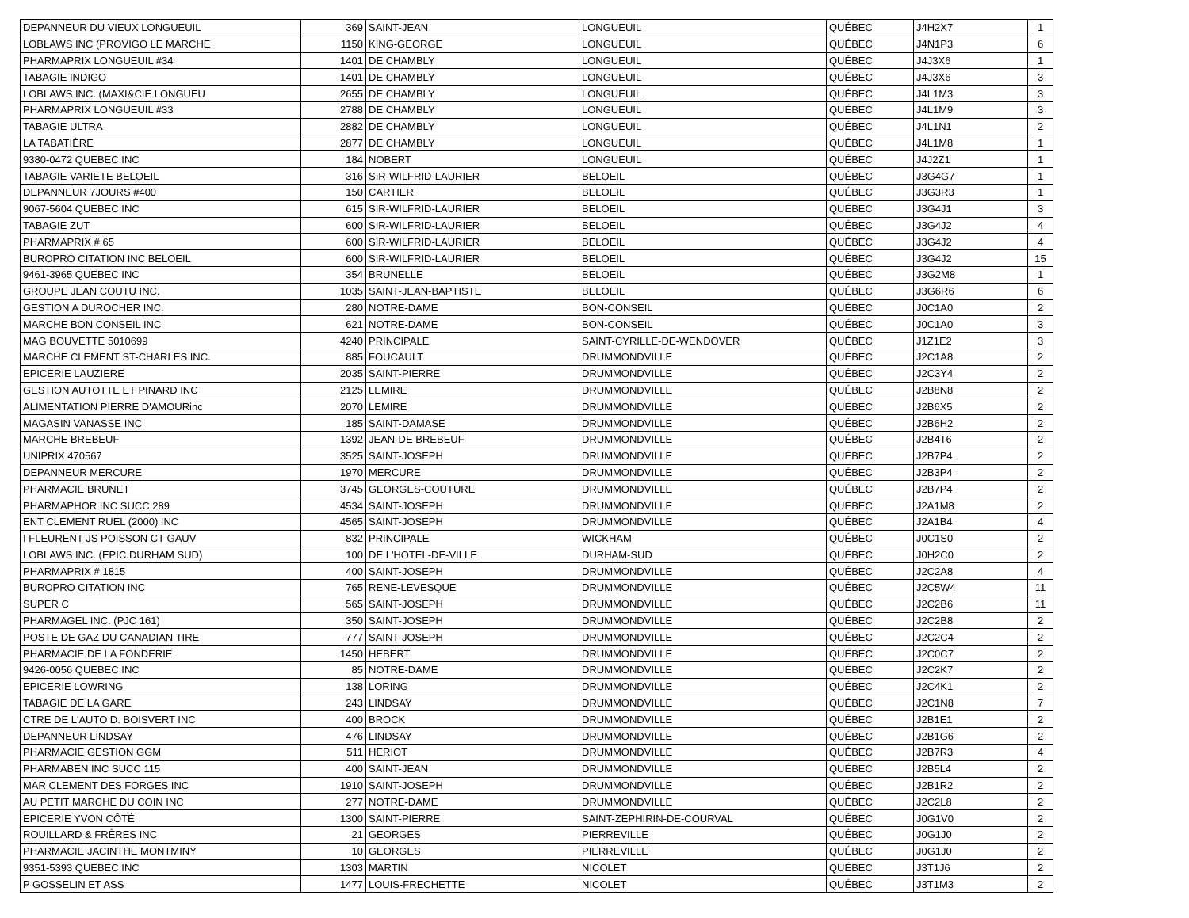| DEPANNEUR DU VIEUX LONGUEUIL | 369 | SAINT-JEAN | LONGUEUIL | QUÉBEC | J4H2X7 | 1 |
| LOBLAWS INC (PROVIGO LE MARCHE | 1150 | KING-GEORGE | LONGUEUIL | QUÉBEC | J4N1P3 | 6 |
| PHARMAPRIX LONGUEUIL #34 | 1401 | DE CHAMBLY | LONGUEUIL | QUÉBEC | J4J3X6 | 1 |
| TABAGIE INDIGO | 1401 | DE CHAMBLY | LONGUEUIL | QUÉBEC | J4J3X6 | 3 |
| LOBLAWS INC. (MAXI&CIE LONGUEU | 2655 | DE CHAMBLY | LONGUEUIL | QUÉBEC | J4L1M3 | 3 |
| PHARMAPRIX LONGUEUIL #33 | 2788 | DE CHAMBLY | LONGUEUIL | QUÉBEC | J4L1M9 | 3 |
| TABAGIE ULTRA | 2882 | DE CHAMBLY | LONGUEUIL | QUÉBEC | J4L1N1 | 2 |
| LA TABATIÈRE | 2877 | DE CHAMBLY | LONGUEUIL | QUÉBEC | J4L1M8 | 1 |
| 9380-0472 QUEBEC INC | 184 | NOBERT | LONGUEUIL | QUÉBEC | J4J2Z1 | 1 |
| TABAGIE VARIETE BELOEIL | 316 | SIR-WILFRID-LAURIER | BELOEIL | QUÉBEC | J3G4G7 | 1 |
| DEPANNEUR 7JOURS #400 | 150 | CARTIER | BELOEIL | QUÉBEC | J3G3R3 | 1 |
| 9067-5604 QUEBEC INC | 615 | SIR-WILFRID-LAURIER | BELOEIL | QUÉBEC | J3G4J1 | 3 |
| TABAGIE ZUT | 600 | SIR-WILFRID-LAURIER | BELOEIL | QUÉBEC | J3G4J2 | 4 |
| PHARMAPRIX # 65 | 600 | SIR-WILFRID-LAURIER | BELOEIL | QUÉBEC | J3G4J2 | 4 |
| BUROPRO CITATION INC BELOEIL | 600 | SIR-WILFRID-LAURIER | BELOEIL | QUÉBEC | J3G4J2 | 15 |
| 9461-3965 QUEBEC INC | 354 | BRUNELLE | BELOEIL | QUÉBEC | J3G2M8 | 1 |
| GROUPE JEAN COUTU INC. | 1035 | SAINT-JEAN-BAPTISTE | BELOEIL | QUÉBEC | J3G6R6 | 6 |
| GESTION A DUROCHER INC. | 280 | NOTRE-DAME | BON-CONSEIL | QUÉBEC | J0C1A0 | 2 |
| MARCHE BON CONSEIL INC | 621 | NOTRE-DAME | BON-CONSEIL | QUÉBEC | J0C1A0 | 3 |
| MAG BOUVETTE 5010699 | 4240 | PRINCIPALE | SAINT-CYRILLE-DE-WENDOVER | QUÉBEC | J1Z1E2 | 3 |
| MARCHE CLEMENT ST-CHARLES INC. | 885 | FOUCAULT | DRUMMONDVILLE | QUÉBEC | J2C1A8 | 2 |
| EPICERIE LAUZIERE | 2035 | SAINT-PIERRE | DRUMMONDVILLE | QUÉBEC | J2C3Y4 | 2 |
| GESTION AUTOTTE ET PINARD INC | 2125 | LEMIRE | DRUMMONDVILLE | QUÉBEC | J2B8N8 | 2 |
| ALIMENTATION PIERRE D'AMOURinc | 2070 | LEMIRE | DRUMMONDVILLE | QUÉBEC | J2B6X5 | 2 |
| MAGASIN VANASSE INC | 185 | SAINT-DAMASE | DRUMMONDVILLE | QUÉBEC | J2B6H2 | 2 |
| MARCHE BREBEUF | 1392 | JEAN-DE BREBEUF | DRUMMONDVILLE | QUÉBEC | J2B4T6 | 2 |
| UNIPRIX 470567 | 3525 | SAINT-JOSEPH | DRUMMONDVILLE | QUÉBEC | J2B7P4 | 2 |
| DEPANNEUR MERCURE | 1970 | MERCURE | DRUMMONDVILLE | QUÉBEC | J2B3P4 | 2 |
| PHARMACIE BRUNET | 3745 | GEORGES-COUTURE | DRUMMONDVILLE | QUÉBEC | J2B7P4 | 2 |
| PHARMAPHOR INC SUCC 289 | 4534 | SAINT-JOSEPH | DRUMMONDVILLE | QUÉBEC | J2A1M8 | 2 |
| ENT CLEMENT RUEL (2000) INC | 4565 | SAINT-JOSEPH | DRUMMONDVILLE | QUÉBEC | J2A1B4 | 4 |
| I FLEURENT JS POISSON CT GAUV | 832 | PRINCIPALE | WICKHAM | QUÉBEC | J0C1S0 | 2 |
| LOBLAWS INC. (EPIC.DURHAM SUD) | 100 | DE L'HOTEL-DE-VILLE | DURHAM-SUD | QUÉBEC | J0H2C0 | 2 |
| PHARMAPRIX # 1815 | 400 | SAINT-JOSEPH | DRUMMONDVILLE | QUÉBEC | J2C2A8 | 4 |
| BUROPRO CITATION INC | 765 | RENE-LEVESQUE | DRUMMONDVILLE | QUÉBEC | J2C5W4 | 11 |
| SUPER C | 565 | SAINT-JOSEPH | DRUMMONDVILLE | QUÉBEC | J2C2B6 | 11 |
| PHARMAGEL INC. (PJC 161) | 350 | SAINT-JOSEPH | DRUMMONDVILLE | QUÉBEC | J2C2B8 | 2 |
| POSTE DE GAZ DU CANADIAN TIRE | 777 | SAINT-JOSEPH | DRUMMONDVILLE | QUÉBEC | J2C2C4 | 2 |
| PHARMACIE DE LA FONDERIE | 1450 | HEBERT | DRUMMONDVILLE | QUÉBEC | J2C0C7 | 2 |
| 9426-0056 QUEBEC INC | 85 | NOTRE-DAME | DRUMMONDVILLE | QUÉBEC | J2C2K7 | 2 |
| EPICERIE LOWRING | 138 | LORING | DRUMMONDVILLE | QUÉBEC | J2C4K1 | 2 |
| TABAGIE DE LA GARE | 243 | LINDSAY | DRUMMONDVILLE | QUÉBEC | J2C1N8 | 7 |
| CTRE DE L'AUTO D. BOISVERT INC | 400 | BROCK | DRUMMONDVILLE | QUÉBEC | J2B1E1 | 2 |
| DEPANNEUR LINDSAY | 476 | LINDSAY | DRUMMONDVILLE | QUÉBEC | J2B1G6 | 2 |
| PHARMACIE GESTION GGM | 511 | HERIOT | DRUMMONDVILLE | QUÉBEC | J2B7R3 | 4 |
| PHARMABEN INC SUCC 115 | 400 | SAINT-JEAN | DRUMMONDVILLE | QUÉBEC | J2B5L4 | 2 |
| MAR CLEMENT DES FORGES INC | 1910 | SAINT-JOSEPH | DRUMMONDVILLE | QUÉBEC | J2B1R2 | 2 |
| AU PETIT MARCHE DU COIN INC | 277 | NOTRE-DAME | DRUMMONDVILLE | QUÉBEC | J2C2L8 | 2 |
| EPICERIE YVON CÔTÉ | 1300 | SAINT-PIERRE | SAINT-ZEPHIRIN-DE-COURVAL | QUÉBEC | J0G1V0 | 2 |
| ROUILLARD & FRÈRES INC | 21 | GEORGES | PIERREVILLE | QUÉBEC | J0G1J0 | 2 |
| PHARMACIE JACINTHE MONTMINY | 10 | GEORGES | PIERREVILLE | QUÉBEC | J0G1J0 | 2 |
| 9351-5393 QUEBEC INC | 1303 | MARTIN | NICOLET | QUÉBEC | J3T1J6 | 2 |
| P GOSSELIN ET ASS | 1477 | LOUIS-FRECHETTE | NICOLET | QUÉBEC | J3T1M3 | 2 |